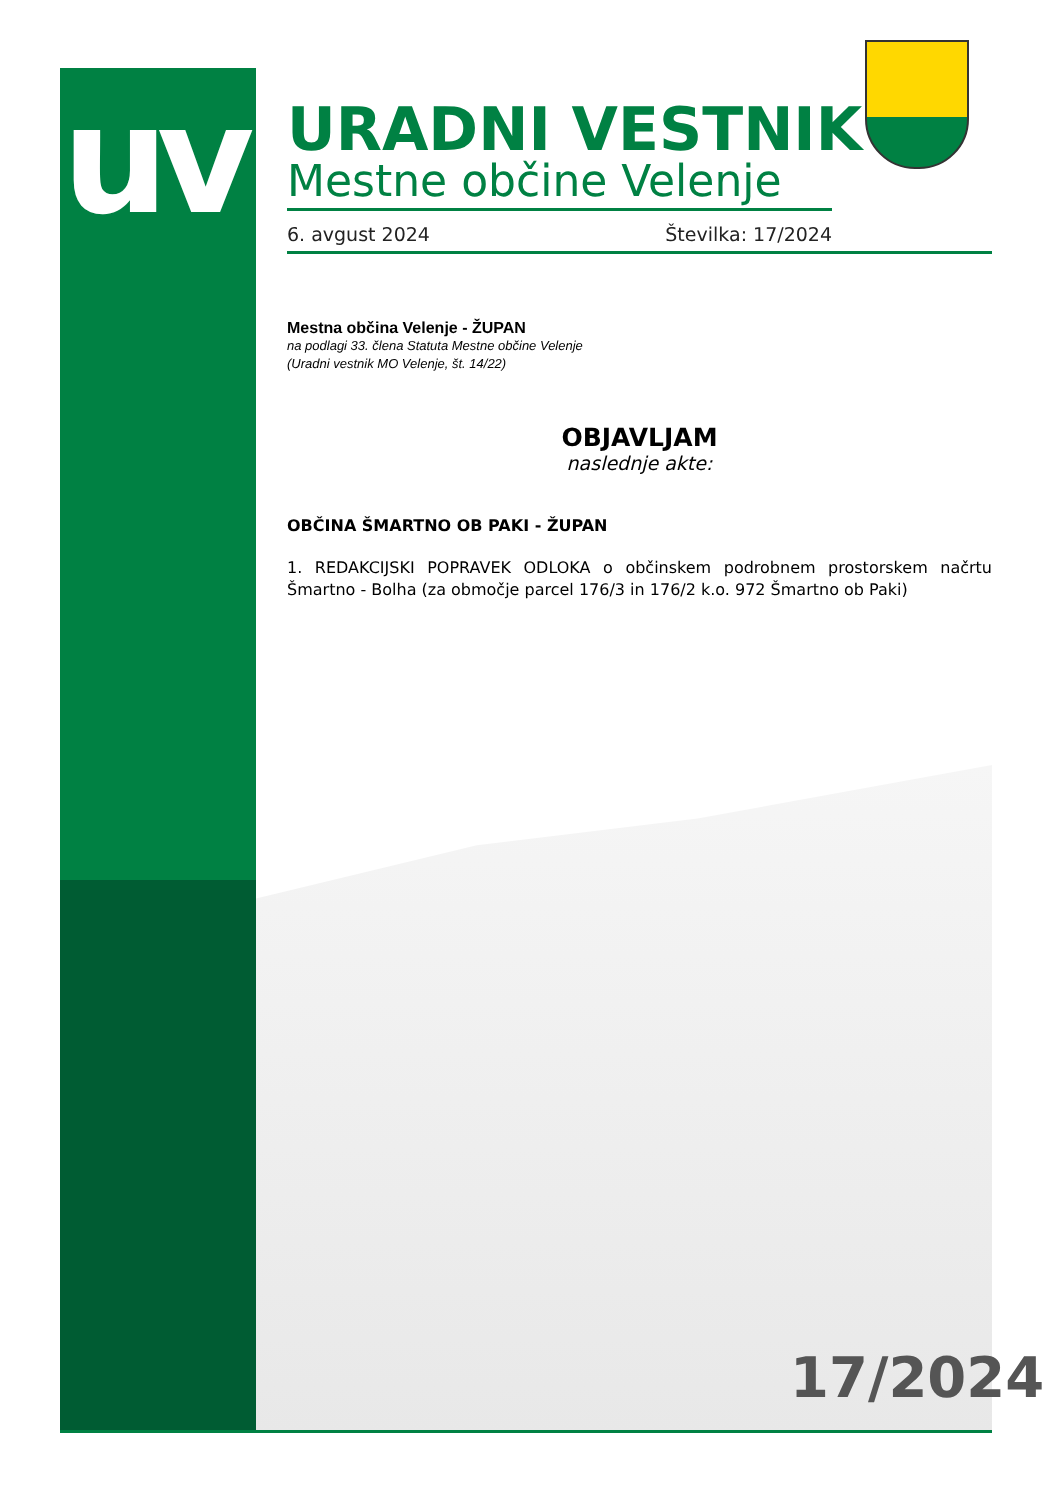uv
URADNI VESTNIK
Mestne občine Velenje
6. avgust 2024 Številka: 17/2024
Mestna občina Velenje - ŽUPAN
na podlagi 33. člena Statuta Mestne občine Velenje
(Uradni vestnik MO Velenje, št. 14/22)
OBJAVLJAM
naslednje akte:
OBČINA ŠMARTNO OB PAKI - ŽUPAN
1. REDAKCIJSKI POPRAVEK ODLOKA o občinskem podrobnem prostorskem načrtu Šmartno - Bolha (za območje parcel 176/3 in 176/2 k.o. 972 Šmartno ob Paki)
17/2024